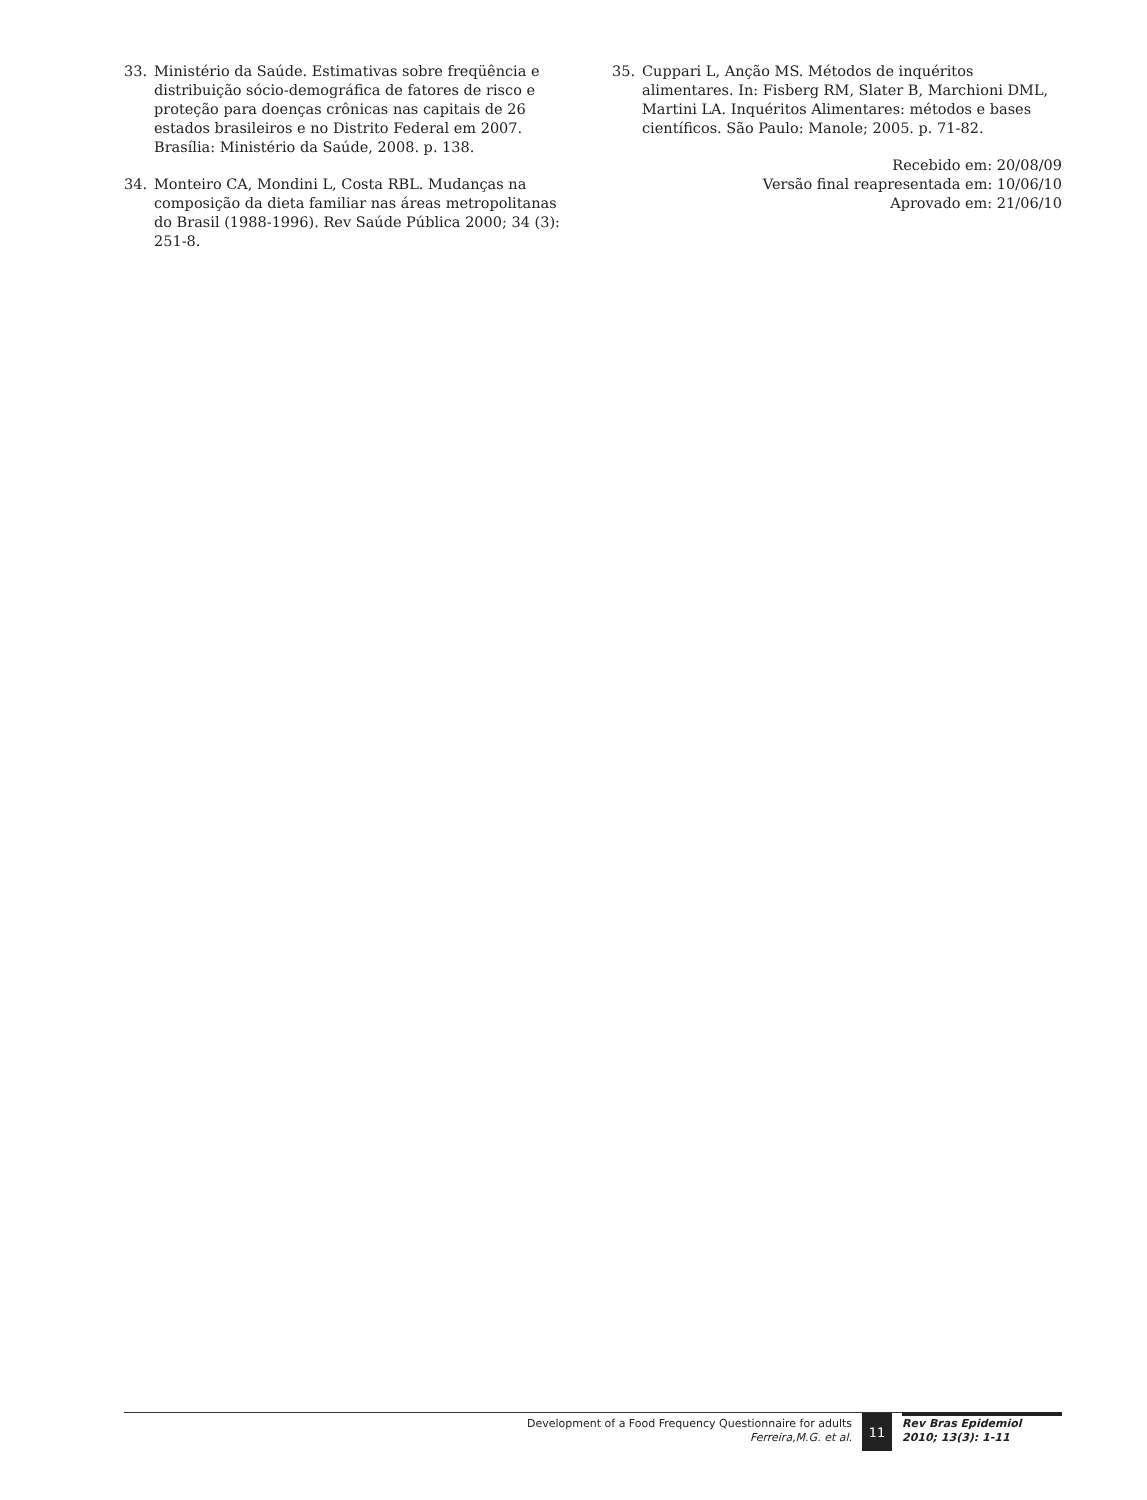33. Ministério da Saúde. Estimativas sobre freqüência e distribuição sócio-demográfica de fatores de risco e proteção para doenças crônicas nas capitais de 26 estados brasileiros e no Distrito Federal em 2007. Brasília: Ministério da Saúde, 2008. p. 138.
34. Monteiro CA, Mondini L, Costa RBL. Mudanças na composição da dieta familiar nas áreas metropolitanas do Brasil (1988-1996). Rev Saúde Pública 2000; 34 (3): 251-8.
35. Cuppari L, Anção MS. Métodos de inquéritos alimentares. In: Fisberg RM, Slater B, Marchioni DML, Martini LA. Inquéritos Alimentares: métodos e bases científicos. São Paulo: Manole; 2005. p. 71-82.
Recebido em: 20/08/09
Versão final reapresentada em: 10/06/10
Aprovado em: 21/06/10
Development of a Food Frequency Questionnaire for adults
Ferreira,M.G. et al.
11
Rev Bras Epidemiol
2010; 13(3): 1-11